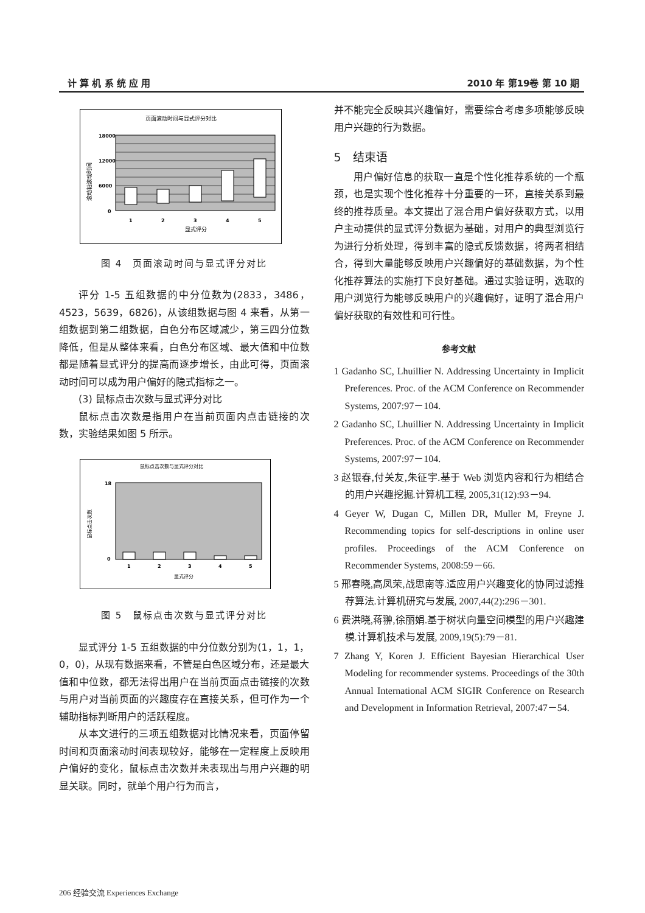计 算 机 系 统 应 用 2010 年 第19卷 第 10 期
页面滚动时间与显式评分对比
18000
12000
6000
0
1
2
3
4
5
显式评分
滚动轴滚动时间
图 4　页面滚动时间与显式评分对比
评分 1-5 五组数据的中分位数为(2833，3486，4523，5639，6826)，从该组数据与图 4 来看，从第一组数据到第二组数据，白色分布区域减少，第三四分位数降低，但是从整体来看，白色分布区域、最大值和中位数都是随着显式评分的提高而逐步增长，由此可得，页面滚动时间可以成为用户偏好的隐式指标之一。
(3) 鼠标点击次数与显式评分对比
鼠标点击次数是指用户在当前页面内点击链接的次数，实验结果如图 5 所示。
鼠标点击次数与显式评分对比
18
0
1
2
3
4
5
显式评分
鼠标点击次数
图 5　鼠标点击次数与显式评分对比
显式评分 1-5 五组数据的中分位数分别为(1，1，1，0，0)，从现有数据来看，不管是白色区域分布，还是最大值和中位数，都无法得出用户在当前页面点击链接的次数与用户对当前页面的兴趣度存在直接关系，但可作为一个辅助指标判断用户的活跃程度。
从本文进行的三项五组数据对比情况来看，页面停留时间和页面滚动时间表现较好，能够在一定程度上反映用户偏好的变化，鼠标点击次数并未表现出与用户兴趣的明显关联。同时，就单个用户行为而言，
并不能完全反映其兴趣偏好，需要综合考虑多项能够反映用户兴趣的行为数据。
5　结束语
用户偏好信息的获取一直是个性化推荐系统的一个瓶颈，也是实现个性化推荐十分重要的一环，直接关系到最终的推荐质量。本文提出了混合用户偏好获取方式，以用户主动提供的显式评分数据为基础，对用户的典型浏览行为进行分析处理，得到丰富的隐式反馈数据，将两者相结合，得到大量能够反映用户兴趣偏好的基础数据，为个性化推荐算法的实施打下良好基础。通过实验证明，选取的用户浏览行为能够反映用户的兴趣偏好，证明了混合用户偏好获取的有效性和可行性。
参考文献
1 Gadanho SC, Lhuillier N. Addressing Uncertainty in Implicit Preferences. Proc. of the ACM Conference on Recommender Systems, 2007:97－104.
2 Gadanho SC, Lhuillier N. Addressing Uncertainty in Implicit Preferences. Proc. of the ACM Conference on Recommender Systems, 2007:97－104.
3 赵银春,付关友,朱征宇.基于 Web 浏览内容和行为相结合的用户兴趣挖掘.计算机工程, 2005,31(12):93－94.
4 Geyer W, Dugan C, Millen DR, Muller M, Freyne J. Recommending topics for self-descriptions in online user profiles. Proceedings of the ACM Conference on Recommender Systems, 2008:59－66.
5 邢春晓,高凤荣,战思南等.适应用户兴趣变化的协同过滤推荐算法.计算机研究与发展, 2007,44(2):296－301.
6 费洪晓,蒋翀,徐丽娟.基于树状向量空间模型的用户兴趣建模.计算机技术与发展, 2009,19(5):79－81.
7 Zhang Y, Koren J. Efficient Bayesian Hierarchical User Modeling for recommender systems. Proceedings of the 30th Annual International ACM SIGIR Conference on Research and Development in Information Retrieval, 2007:47－54.
206 经验交流 Experiences Exchange